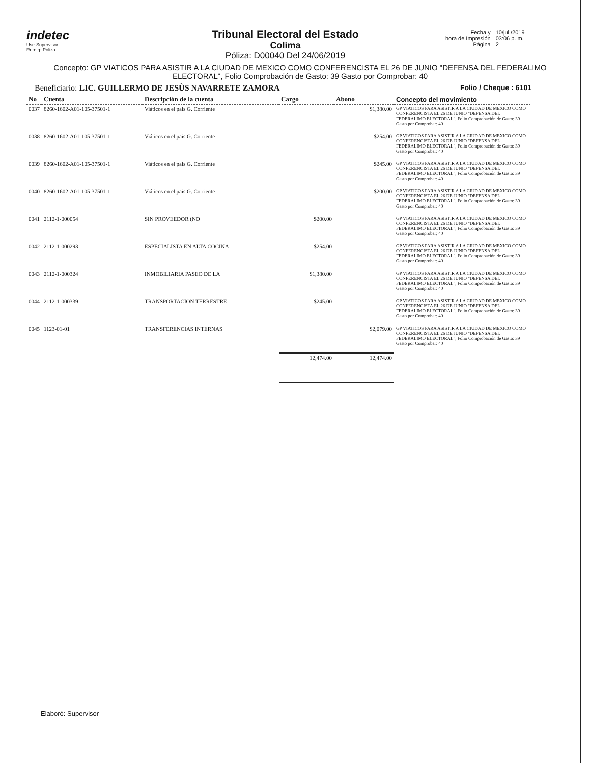indetec
Usr: Supervisor
Rep: rptPoliza
Tribunal Electoral del Estado
Colima
Póliza: D00040 Del 24/06/2019
| Fecha y hora de Impresión Página | 10/jul./2019 03:06 p. m. 2 |
Concepto: GP VIATICOS PARA ASISTIR A LA CIUDAD DE MEXICO COMO CONFERENCISTA EL 26 DE JUNIO "DEFENSA DEL FEDERALIMO ELECTORAL", Folio Comprobación de Gasto: 39 Gasto por Comprobar: 40
Beneficiario: LIC. GUILLERMO DE JESÙS NAVARRETE ZAMORA Folio / Cheque : 6101
| No | Cuenta | Descripción de la cuenta | Cargo | Abono | Concepto del movimiento |
| --- | --- | --- | --- | --- | --- |
| 0037 | 8260-1602-A01-105-37501-1 | Viáticos en el pais G. Corriente | | $1,380.00 | GP VIATICOS PARA ASISTIR A LA CIUDAD DE MEXICO COMO CONFERENCISTA EL 26 DE JUNIO "DEFENSA DEL FEDERALIMO ELECTORAL", Folio Comprobación de Gasto: 39 Gasto por Comprobar: 40 |
| 0038 | 8260-1602-A01-105-37501-1 | Viáticos en el pais G. Corriente | | $254.00 | GP VIATICOS PARA ASISTIR A LA CIUDAD DE MEXICO COMO CONFERENCISTA EL 26 DE JUNIO "DEFENSA DEL FEDERALIMO ELECTORAL", Folio Comprobación de Gasto: 39 Gasto por Comprobar: 40 |
| 0039 | 8260-1602-A01-105-37501-1 | Viáticos en el pais G. Corriente | | $245.00 | GP VIATICOS PARA ASISTIR A LA CIUDAD DE MEXICO COMO CONFERENCISTA EL 26 DE JUNIO "DEFENSA DEL FEDERALIMO ELECTORAL", Folio Comprobación de Gasto: 39 Gasto por Comprobar: 40 |
| 0040 | 8260-1602-A01-105-37501-1 | Viáticos en el pais G. Corriente | | $200.00 | GP VIATICOS PARA ASISTIR A LA CIUDAD DE MEXICO COMO CONFERENCISTA EL 26 DE JUNIO "DEFENSA DEL FEDERALIMO ELECTORAL", Folio Comprobación de Gasto: 39 Gasto por Comprobar: 40 |
| 0041 | 2112-1-000054 | SIN PROVEEDOR (NO | $200.00 | | GP VIATICOS PARA ASISTIR A LA CIUDAD DE MEXICO COMO CONFERENCISTA EL 26 DE JUNIO "DEFENSA DEL FEDERALIMO ELECTORAL", Folio Comprobación de Gasto: 39 Gasto por Comprobar: 40 |
| 0042 | 2112-1-000293 | ESPECIALISTA EN ALTA COCINA | $254.00 | | GP VIATICOS PARA ASISTIR A LA CIUDAD DE MEXICO COMO CONFERENCISTA EL 26 DE JUNIO "DEFENSA DEL FEDERALIMO ELECTORAL", Folio Comprobación de Gasto: 39 Gasto por Comprobar: 40 |
| 0043 | 2112-1-000324 | INMOBILIARIA PASEO DE LA | $1,380.00 | | GP VIATICOS PARA ASISTIR A LA CIUDAD DE MEXICO COMO CONFERENCISTA EL 26 DE JUNIO "DEFENSA DEL FEDERALIMO ELECTORAL", Folio Comprobación de Gasto: 39 Gasto por Comprobar: 40 |
| 0044 | 2112-1-000339 | TRANSPORTACION TERRESTRE | $245.00 | | GP VIATICOS PARA ASISTIR A LA CIUDAD DE MEXICO COMO CONFERENCISTA EL 26 DE JUNIO "DEFENSA DEL FEDERALIMO ELECTORAL", Folio Comprobación de Gasto: 39 Gasto por Comprobar: 40 |
| 0045 | 1123-01-01 | TRANSFERENCIAS INTERNAS | | $2,079.00 | GP VIATICOS PARA ASISTIR A LA CIUDAD DE MEXICO COMO CONFERENCISTA EL 26 DE JUNIO "DEFENSA DEL FEDERALIMO ELECTORAL", Folio Comprobación de Gasto: 39 Gasto por Comprobar: 40 |
| | | | 12,474.00 | 12,474.00 | |
Elaboró: Supervisor